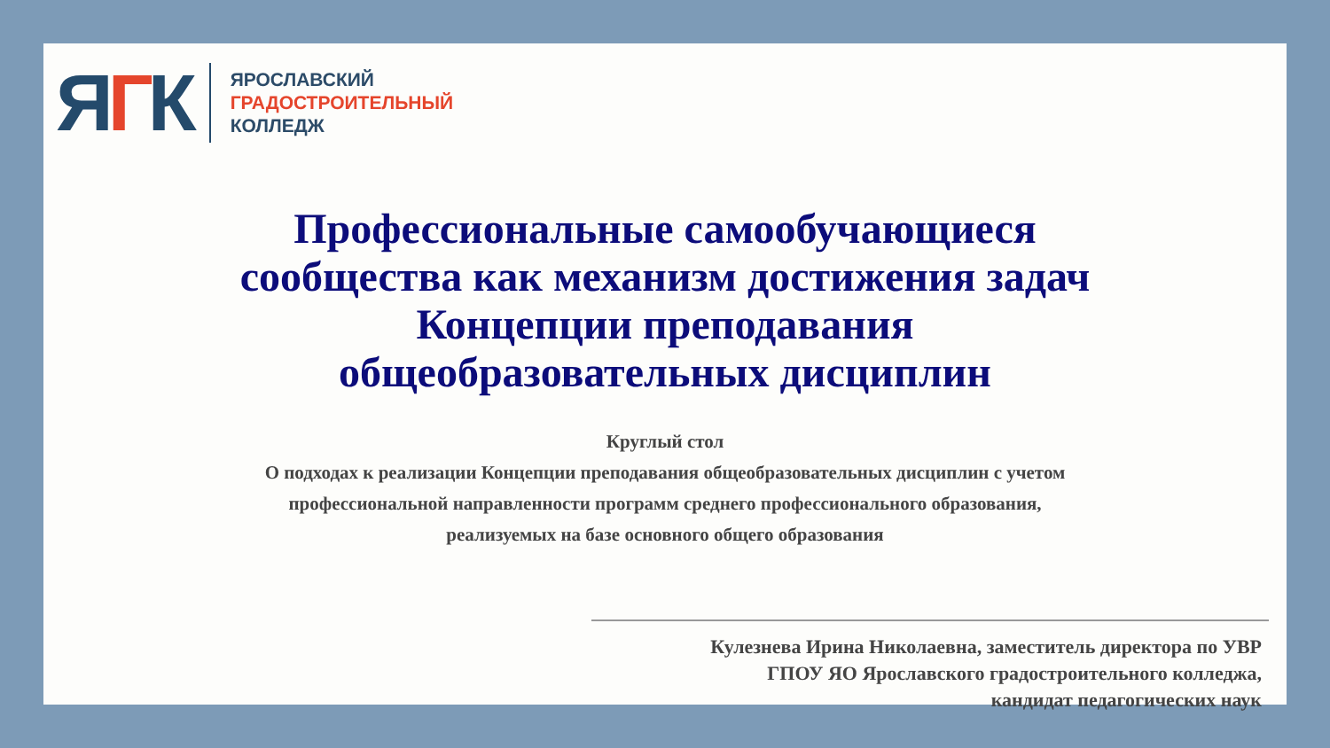ЯГК
ЯРОСЛАВСКИЙ
ГРАДОСТРОИТЕЛЬНЫЙ
КОЛЛЕДЖ
Профессиональные самообучающиеся
сообщества как механизм достижения задач
Концепции преподавания
общеобразовательных дисциплин
Круглый стол
О подходах к реализации Концепции преподавания общеобразовательных дисциплин с учетом
профессиональной направленности программ среднего профессионального образования,
реализуемых на базе основного общего образования
Кулезнева Ирина Николаевна, заместитель директора по УВР
ГПОУ ЯО Ярославского градостроительного колледжа,
кандидат педагогических наук